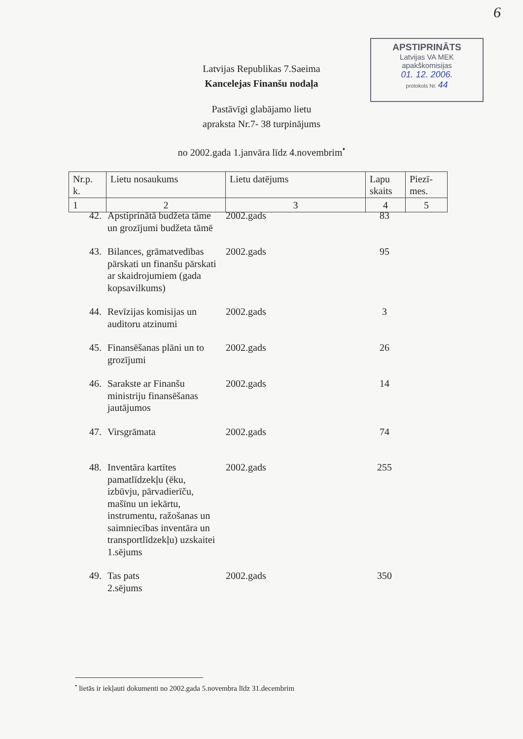6
APSTIPRINĀTS
Latvijas VA MEK
apakškomisijas
01. 12. 2006.
protokols Nr. 44
Latvijas Republikas 7.Saeima
Kancelejas Finanšu nodaļa
Pastāvīgi glabājamo lietu
apraksta Nr.7- 38 turpinājums
no 2002.gada 1.janvāra līdz 4.novembrim<sup>•</sup>
| Nr.p. k. | Lietu nosaukums | Lietu datējums | Lapu skaits | Piezī- mes. |
| --- | --- | --- | --- | --- |
| 1 | 2 | 3 | 4 | 5 |
| 42. | Apstiprinātā budžeta tāme un grozījumi budžeta tāmē | 2002.gads | 83 |
| 43. | Bilances, grāmatvedības pārskati un finanšu pārskati ar skaidrojumiem (gada kopsavilkums) | 2002.gads | 95 |
| 44. | Revīzijas komisijas un auditoru atzinumi | 2002.gads | 3 |
| 45. | Finansēšanas plāni un to grozījumi | 2002.gads | 26 |
| 46. | Sarakste ar Finanšu ministriju finansēšanas jautājumos | 2002.gads | 14 |
| 47. | Virsgrāmata | 2002.gads | 74 |
| 48. | Inventāra kartītes pamatlīdzekļu (ēku, izbūvju, pārvadierīču, mašīnu un iekārtu, instrumentu, ražošanas un saimniecības inventāra un transportlīdzekļu) uzskaitei 1.sējums | 2002.gads | 255 |
| 49. | Tas pats 2.sējums | 2002.gads | 350 |
<sup>•</sup> lietās ir iekļauti dokumenti no 2002.gada 5.novembra līdz 31.decembrim